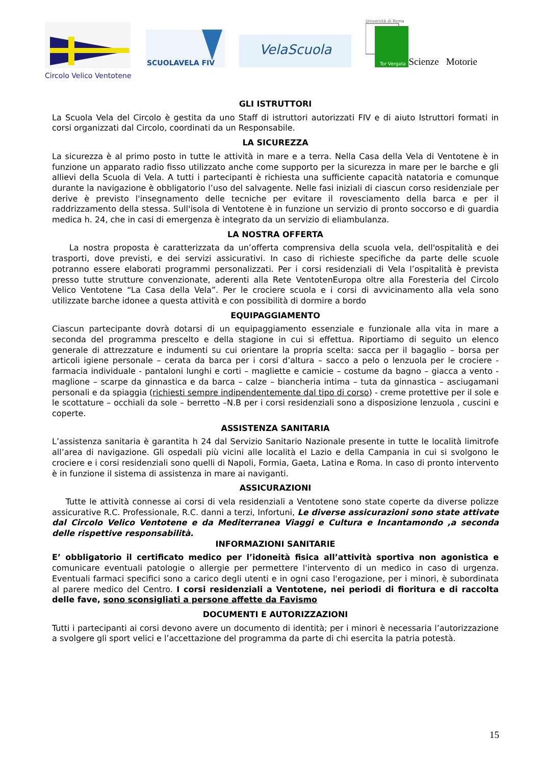Circolo Velico Ventotene
SCUOLAVELA FIV
VelaScuola
Università di Roma
Tor Vergata
Scienze Motorie
GLI ISTRUTTORI
La Scuola Vela del Circolo è gestita da uno Staff di istruttori autorizzati FIV e di aiuto Istruttori formati in corsi organizzati dal Circolo, coordinati da un Responsabile.
LA SICUREZZA
La sicurezza è al primo posto in tutte le attività in mare e a terra. Nella Casa della Vela di Ventotene è in funzione un apparato radio fisso utilizzato anche come supporto per la sicurezza in mare per le barche e gli allievi della Scuola di Vela. A tutti i partecipanti è richiesta una sufficiente capacità natatoria e comunque durante la navigazione è obbligatorio l’uso del salvagente. Nelle fasi iniziali di ciascun corso residenziale per derive è previsto l'insegnamento delle tecniche per evitare il rovesciamento della barca e per il raddrizzamento della stessa. Sull'isola di Ventotene è in funzione un servizio di pronto soccorso e di guardia medica h. 24, che in casi di emergenza è integrato da un servizio di eliambulanza.
LA NOSTRA OFFERTA
La nostra proposta è caratterizzata da un’offerta comprensiva della scuola vela, dell'ospitalità e dei trasporti, dove previsti, e dei servizi assicurativi. In caso di richieste specifiche da parte delle scuole potranno essere elaborati programmi personalizzati. Per i corsi residenziali di Vela l’ospitalità è prevista presso tutte strutture convenzionate, aderenti alla Rete VentotenEuropa oltre alla Foresteria del Circolo Velico Ventotene “La Casa della Vela”. Per le crociere scuola e i corsi di avvicinamento alla vela sono utilizzate barche idonee a questa attività e con possibilità di dormire a bordo
EQUIPAGGIAMENTO
Ciascun partecipante dovrà dotarsi di un equipaggiamento essenziale e funzionale alla vita in mare a seconda del programma prescelto e della stagione in cui si effettua. Riportiamo di seguito un elenco generale di attrezzature e indumenti su cui orientare la propria scelta: sacca per il bagaglio – borsa per articoli igiene personale – cerata da barca per i corsi d’altura – sacco a pelo o lenzuola per le crociere - farmacia individuale - pantaloni lunghi e corti – magliette e camicie – costume da bagno – giacca a vento - maglione – scarpe da ginnastica e da barca – calze – biancheria intima – tuta da ginnastica – asciugamani personali e da spiaggia (richiesti sempre indipendentemente dal tipo di corso) - creme protettive per il sole e le scottature – occhiali da sole – berretto –N.B per i corsi residenziali sono a disposizione lenzuola , cuscini e coperte.
ASSISTENZA SANITARIA
L’assistenza sanitaria è garantita h 24 dal Servizio Sanitario Nazionale presente in tutte le località limitrofe all’area di navigazione. Gli ospedali più vicini alle località el Lazio e della Campania in cui si svolgono le crociere e i corsi residenziali sono quelli di Napoli, Formia, Gaeta, Latina e Roma. In caso di pronto intervento è in funzione il sistema di assistenza in mare ai naviganti.
ASSICURAZIONI
Tutte le attività connesse ai corsi di vela residenziali a Ventotene sono state coperte da diverse polizze assicurative R.C. Professionale, R.C. danni a terzi, Infortuni, Le diverse assicurazioni sono state attivate dal Circolo Velico Ventotene e da Mediterranea Viaggi e Cultura e Incantamondo ,a seconda delle rispettive responsabilità.
INFORMAZIONI SANITARIE
E’ obbligatorio il certificato medico per l’idoneità fisica all’attività sportiva non agonistica e comunicare eventuali patologie o allergie per permettere l'intervento di un medico in caso di urgenza. Eventuali farmaci specifici sono a carico degli utenti e in ogni caso l'erogazione, per i minori, è subordinata al parere medico del Centro. I corsi residenziali a Ventotene, nei periodi di fioritura e di raccolta delle fave, sono sconsigliati a persone affette da Favismo
DOCUMENTI E AUTORIZZAZIONI
Tutti i partecipanti ai corsi devono avere un documento di identità; per i minori è necessaria l’autorizzazione a svolgere gli sport velici e l’accettazione del programma da parte di chi esercita la patria potestà.
15